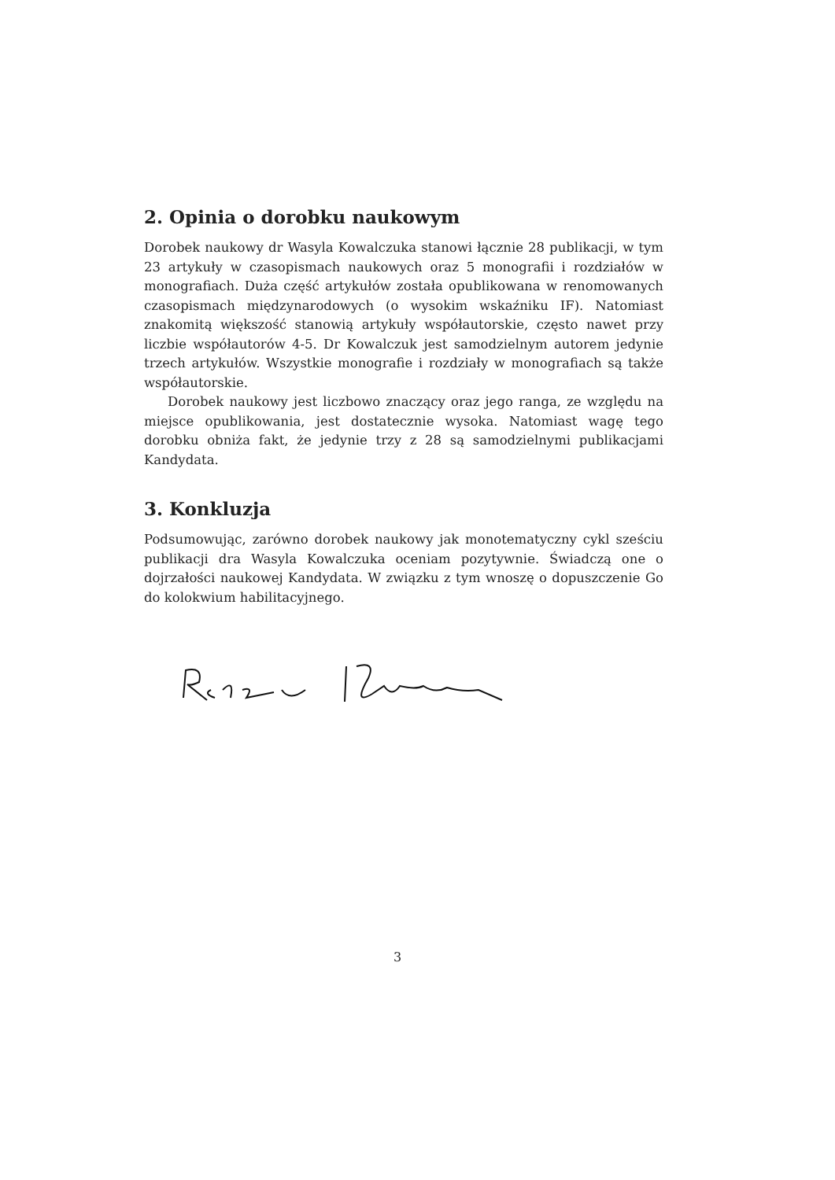2. Opinia o dorobku naukowym
Dorobek naukowy dr Wasyla Kowalczuka stanowi łącznie 28 publikacji, w tym 23 artykuły w czasopismach naukowych oraz 5 monografii i rozdziałów w monografiach. Duża część artykułów została opublikowana w renomowanych czasopismach międzynarodowych (o wysokim wskaźniku IF). Natomiast znakomitą większość stanowią artykuły współautorskie, często nawet przy liczbie współautorów 4-5. Dr Kowalczuk jest samodzielnym autorem jedynie trzech artykułów. Wszystkie monografie i rozdziały w monografiach są także współautorskie.
Dorobek naukowy jest liczbowo znaczący oraz jego ranga, ze względu na miejsce opublikowania, jest dostatecznie wysoka. Natomiast wagę tego dorobku obniża fakt, że jedynie trzy z 28 są samodzielnymi publikacjami Kandydata.
3. Konkluzja
Podsumowując, zarówno dorobek naukowy jak monotematyczny cykl sześciu publikacji dra Wasyla Kowalczuka oceniam pozytywnie. Świadczą one o dojrzałości naukowej Kandydata. W związku z tym wnoszę o dopuszczenie Go do kolokwium habilitacyjnego.
3